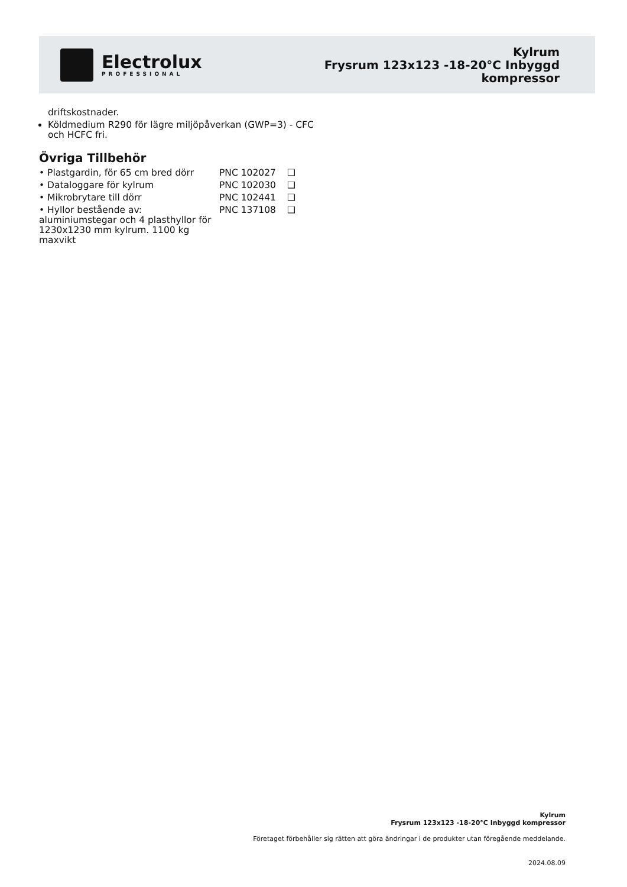Electrolux
PROFESSIONAL
Kylrum
Frysrum 123x123 -18-20°C Inbyggd
kompressor
driftskostnader.
Köldmedium R290 för lägre miljöpåverkan (GWP=3) - CFC och HCFC fri.
Övriga Tillbehör
| • Plastgardin, för 65 cm bred dörr | PNC 102027 | ❑ |
| • Dataloggare för kylrum | PNC 102030 | ❑ |
| • Mikrobrytare till dörr | PNC 102441 | ❑ |
| • Hyllor bestående av: aluminiumstegar och 4 plasthyllor för 1230x1230 mm kylrum. 1100 kg maxvikt | PNC 137108 | ❑ |
Kylrum
Frysrum 123x123 -18-20°C Inbyggd kompressor
Företaget förbehåller sig rätten att göra ändringar i de produkter utan föregående meddelande.
2024.08.09